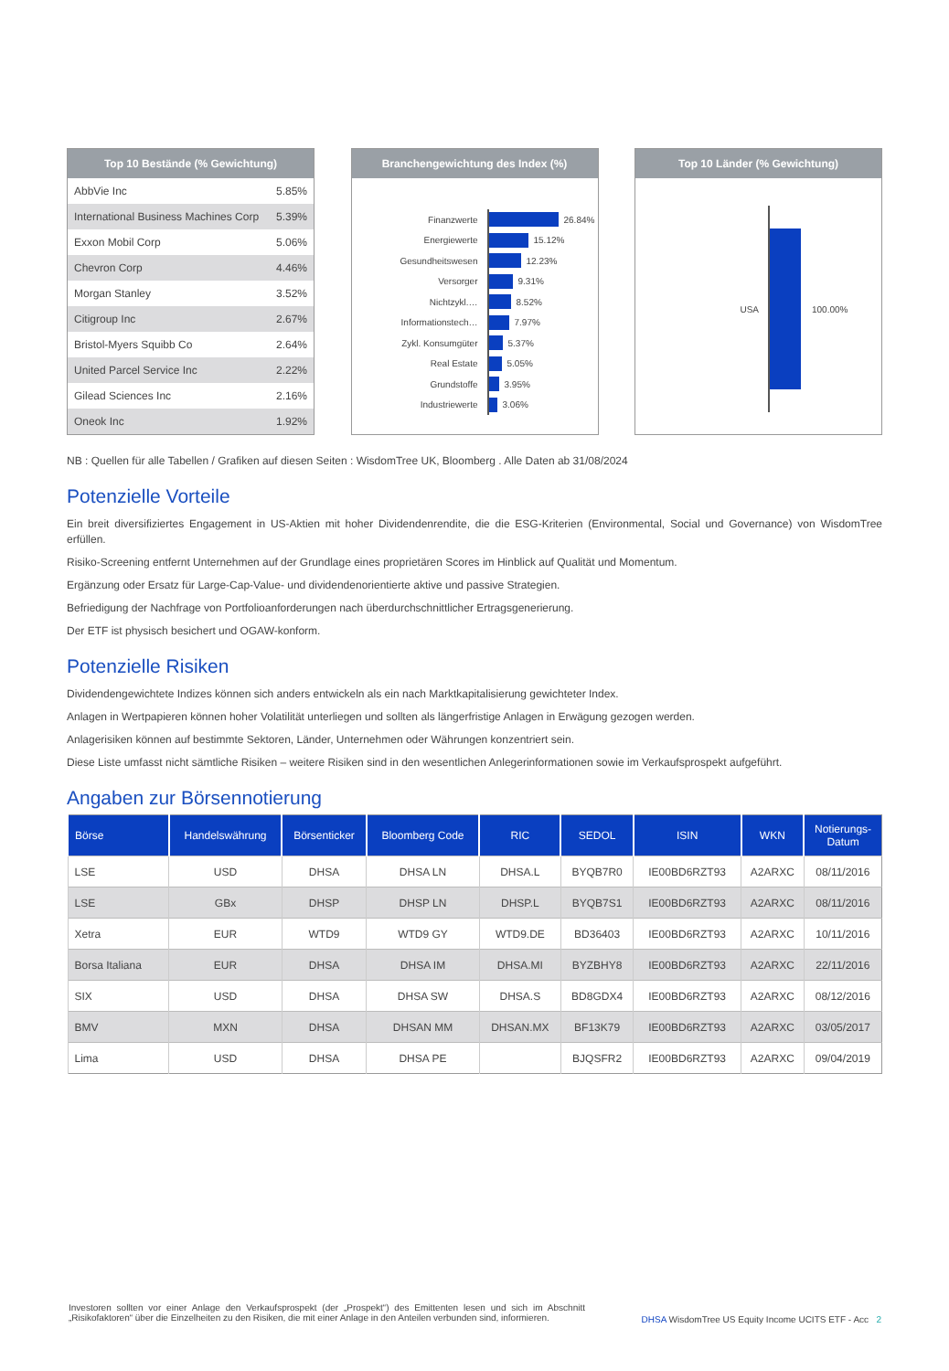Top 10 Bestände (% Gewichtung)
| AbbVie Inc | 5.85% |
| International Business Machines Corp | 5.39% |
| Exxon Mobil Corp | 5.06% |
| Chevron Corp | 4.46% |
| Morgan Stanley | 3.52% |
| Citigroup Inc | 2.67% |
| Bristol-Myers Squibb Co | 2.64% |
| United Parcel Service Inc | 2.22% |
| Gilead Sciences Inc | 2.16% |
| Oneok Inc | 1.92% |
Branchengewichtung des Index (%)
Finanzwerte 26.84%
Energiewerte 15.12%
Gesundheitswesen 12.23%
Versorger 9.31%
Nichtzykl.… 8.52%
Informationstech… 7.97%
Zykl. Konsumgüter 5.37%
Real Estate 5.05%
Grundstoffe 3.95%
Industriewerte 3.06%
Top 10 Länder (% Gewichtung)
USA 100.00%
NB : Quellen für alle Tabellen / Grafiken auf diesen Seiten : WisdomTree UK, Bloomberg . Alle Daten ab 31/08/2024
Potenzielle Vorteile
Ein breit diversifiziertes Engagement in US-Aktien mit hoher Dividendenrendite, die die ESG-Kriterien (Environmental, Social und Governance) von WisdomTree erfüllen.
Risiko-Screening entfernt Unternehmen auf der Grundlage eines proprietären Scores im Hinblick auf Qualität und Momentum.
Ergänzung oder Ersatz für Large-Cap-Value- und dividendenorientierte aktive und passive Strategien.
Befriedigung der Nachfrage von Portfolioanforderungen nach überdurchschnittlicher Ertragsgenerierung.
Der ETF ist physisch besichert und OGAW-konform.
Potenzielle Risiken
Dividendengewichtete Indizes können sich anders entwickeln als ein nach Marktkapitalisierung gewichteter Index.
Anlagen in Wertpapieren können hoher Volatilität unterliegen und sollten als längerfristige Anlagen in Erwägung gezogen werden.
Anlagerisiken können auf bestimmte Sektoren, Länder, Unternehmen oder Währungen konzentriert sein.
Diese Liste umfasst nicht sämtliche Risiken – weitere Risiken sind in den wesentlichen Anlegerinformationen sowie im Verkaufsprospekt aufgeführt.
Angaben zur Börsennotierung
| Börse | Handelswährung | Börsenticker | Bloomberg Code | RIC | SEDOL | ISIN | WKN | Notierungs- Datum |
| --- | --- | --- | --- | --- | --- | --- | --- | --- |
| LSE | USD | DHSA | DHSA LN | DHSA.L | BYQB7R0 | IE00BD6RZT93 | A2ARXC | 08/11/2016 |
| LSE | GBx | DHSP | DHSP LN | DHSP.L | BYQB7S1 | IE00BD6RZT93 | A2ARXC | 08/11/2016 |
| Xetra | EUR | WTD9 | WTD9 GY | WTD9.DE | BD36403 | IE00BD6RZT93 | A2ARXC | 10/11/2016 |
| Borsa Italiana | EUR | DHSA | DHSA IM | DHSA.MI | BYZBHY8 | IE00BD6RZT93 | A2ARXC | 22/11/2016 |
| SIX | USD | DHSA | DHSA SW | DHSA.S | BD8GDX4 | IE00BD6RZT93 | A2ARXC | 08/12/2016 |
| BMV | MXN | DHSA | DHSAN MM | DHSAN.MX | BF13K79 | IE00BD6RZT93 | A2ARXC | 03/05/2017 |
| Lima | USD | DHSA | DHSA PE | | BJQSFR2 | IE00BD6RZT93 | A2ARXC | 09/04/2019 |
Investoren sollten vor einer Anlage den Verkaufsprospekt (der „Prospekt“) des Emittenten lesen und sich im Abschnitt „Risikofaktoren“ über die Einzelheiten zu den Risiken, die mit einer Anlage in den Anteilen verbunden sind, informieren.
DHSA WisdomTree US Equity Income UCITS ETF - Acc 2